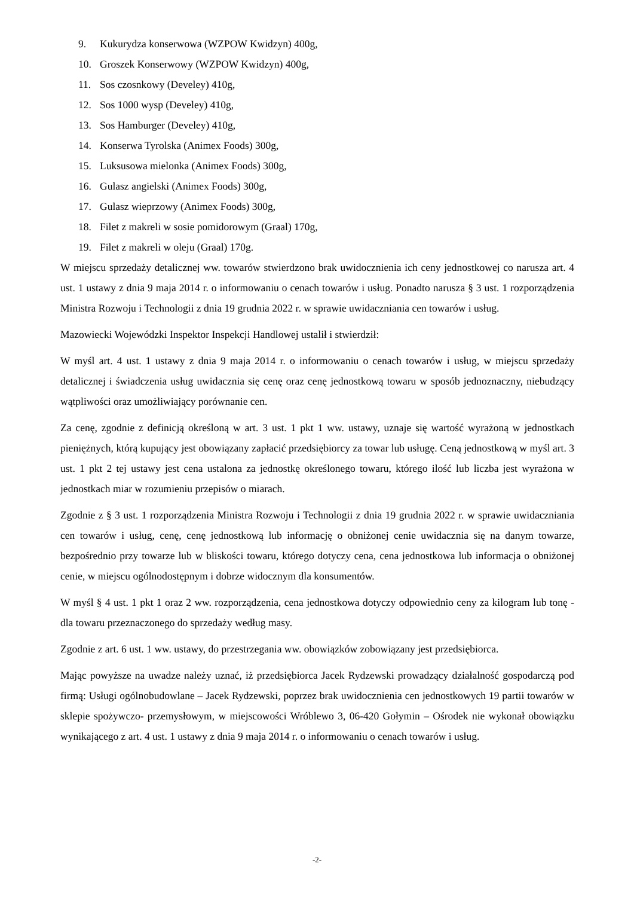9. Kukurydza konserwowa (WZPOW Kwidzyn) 400g,
10. Groszek Konserwowy (WZPOW Kwidzyn) 400g,
11. Sos czosnkowy (Develey) 410g,
12. Sos 1000 wysp (Develey) 410g,
13. Sos Hamburger (Develey) 410g,
14. Konserwa Tyrolska (Animex Foods) 300g,
15. Luksusowa mielonka (Animex Foods) 300g,
16. Gulasz angielski (Animex Foods) 300g,
17. Gulasz wieprzowy (Animex Foods) 300g,
18. Filet z makreli w sosie pomidorowym (Graal) 170g,
19. Filet z makreli w oleju (Graal) 170g.
W miejscu sprzedaży detalicznej ww. towarów stwierdzono brak uwidocznienia ich ceny jednostkowej co narusza art. 4 ust. 1 ustawy z dnia 9 maja 2014 r. o informowaniu o cenach towarów i usług. Ponadto narusza § 3 ust. 1 rozporządzenia Ministra Rozwoju i Technologii z dnia 19 grudnia 2022 r. w sprawie uwidaczniania cen towarów i usług.
Mazowiecki Wojewódzki Inspektor Inspekcji Handlowej ustalił i stwierdził:
W myśl art. 4 ust. 1 ustawy z dnia 9 maja 2014 r. o informowaniu o cenach towarów i usług, w miejscu sprzedaży detalicznej i świadczenia usług uwidacznia się cenę oraz cenę jednostkową towaru w sposób jednoznaczny, niebudzący wątpliwości oraz umożliwiający porównanie cen.
Za cenę, zgodnie z definicją określoną w art. 3 ust. 1 pkt 1 ww. ustawy, uznaje się wartość wyrażoną w jednostkach pieniężnych, którą kupujący jest obowiązany zapłacić przedsiębiorcy za towar lub usługę. Ceną jednostkową w myśl art. 3 ust. 1 pkt 2 tej ustawy jest cena ustalona za jednostkę określonego towaru, którego ilość lub liczba jest wyrażona w jednostkach miar w rozumieniu przepisów o miarach.
Zgodnie z § 3 ust. 1 rozporządzenia Ministra Rozwoju i Technologii z dnia 19 grudnia 2022 r. w sprawie uwidaczniania cen towarów i usług, cenę, cenę jednostkową lub informację o obniżonej cenie uwidacznia się na danym towarze, bezpośrednio przy towarze lub w bliskości towaru, którego dotyczy cena, cena jednostkowa lub informacja o obniżonej cenie, w miejscu ogólnodostępnym i dobrze widocznym dla konsumentów.
W myśl § 4 ust. 1 pkt 1 oraz 2 ww. rozporządzenia, cena jednostkowa dotyczy odpowiednio ceny za kilogram lub tonę - dla towaru przeznaczonego do sprzedaży według masy.
Zgodnie z art. 6 ust. 1 ww. ustawy, do przestrzegania ww. obowiązków zobowiązany jest przedsiębiorca.
Mając powyższe na uwadze należy uznać, iż przedsiębiorca Jacek Rydzewski prowadzący działalność gospodarczą pod firmą: Usługi ogólnobudowlane – Jacek Rydzewski, poprzez brak uwidocznienia cen jednostkowych 19 partii towarów w sklepie spożywczo- przemysłowym, w miejscowości Wróblewo 3, 06-420 Gołymin – Ośrodek nie wykonał obowiązku wynikającego z art. 4 ust. 1 ustawy z dnia 9 maja 2014 r. o informowaniu o cenach towarów i usług.
-2-